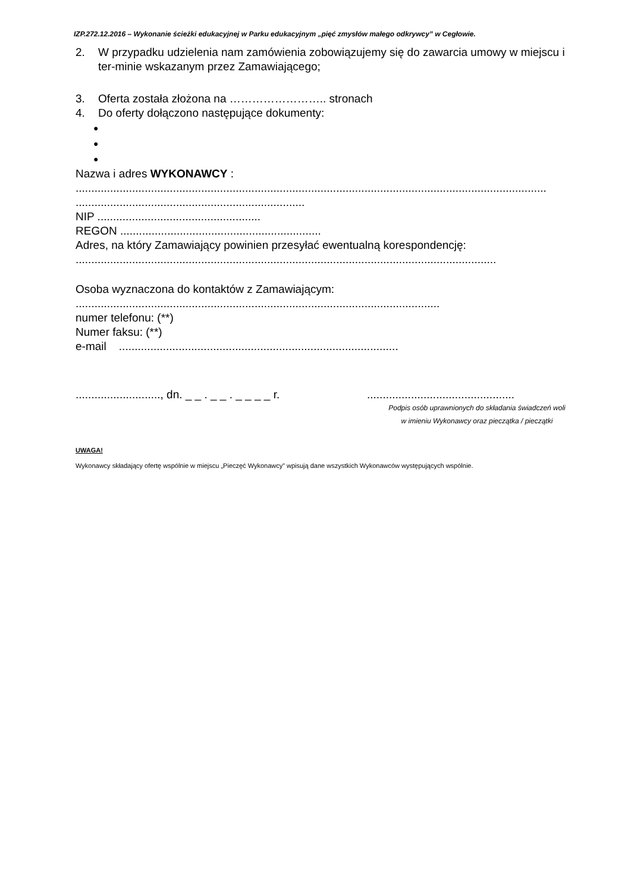IZP.272.12.2016 – Wykonanie ścieżki edukacyjnej w Parku edukacyjnym „pięć zmysłów małego odkrywcy” w Cegłowie.
2. W przypadku udzielenia nam zamówienia zobowiązujemy się do zawarcia umowy w miejscu i ter-minie wskazanym przez Zamawiającego;
3. Oferta została złożona na …………………….. stronach
4. Do oferty dołączono następujące dokumenty:
●
●
●
Nazwa i adres WYKONAWCY :
......................................................................................................................................................
.........................................................................
NIP ....................................................
REGON ................................................................
Adres, na który Zamawiający powinien przesyłać ewentualną korespondencję:
......................................................................................................................................
Osoba wyznaczona do kontaktów z Zamawiającym:
....................................................................................................................
numer telefonu: (**)
Numer faksu: (**)
e-mail .........................................................................................
..........................., dn. _ _ . _ _ . _ _ _ _ r.
...............................................
Podpis osób uprawnionych do składania świadczeń woli
w imieniu Wykonawcy oraz pieczątka / pieczątki
UWAGA!
Wykonawcy składający ofertę wspólnie w miejscu „Pieczęć Wykonawcy” wpisują dane wszystkich Wykonawców występujących wspólnie.